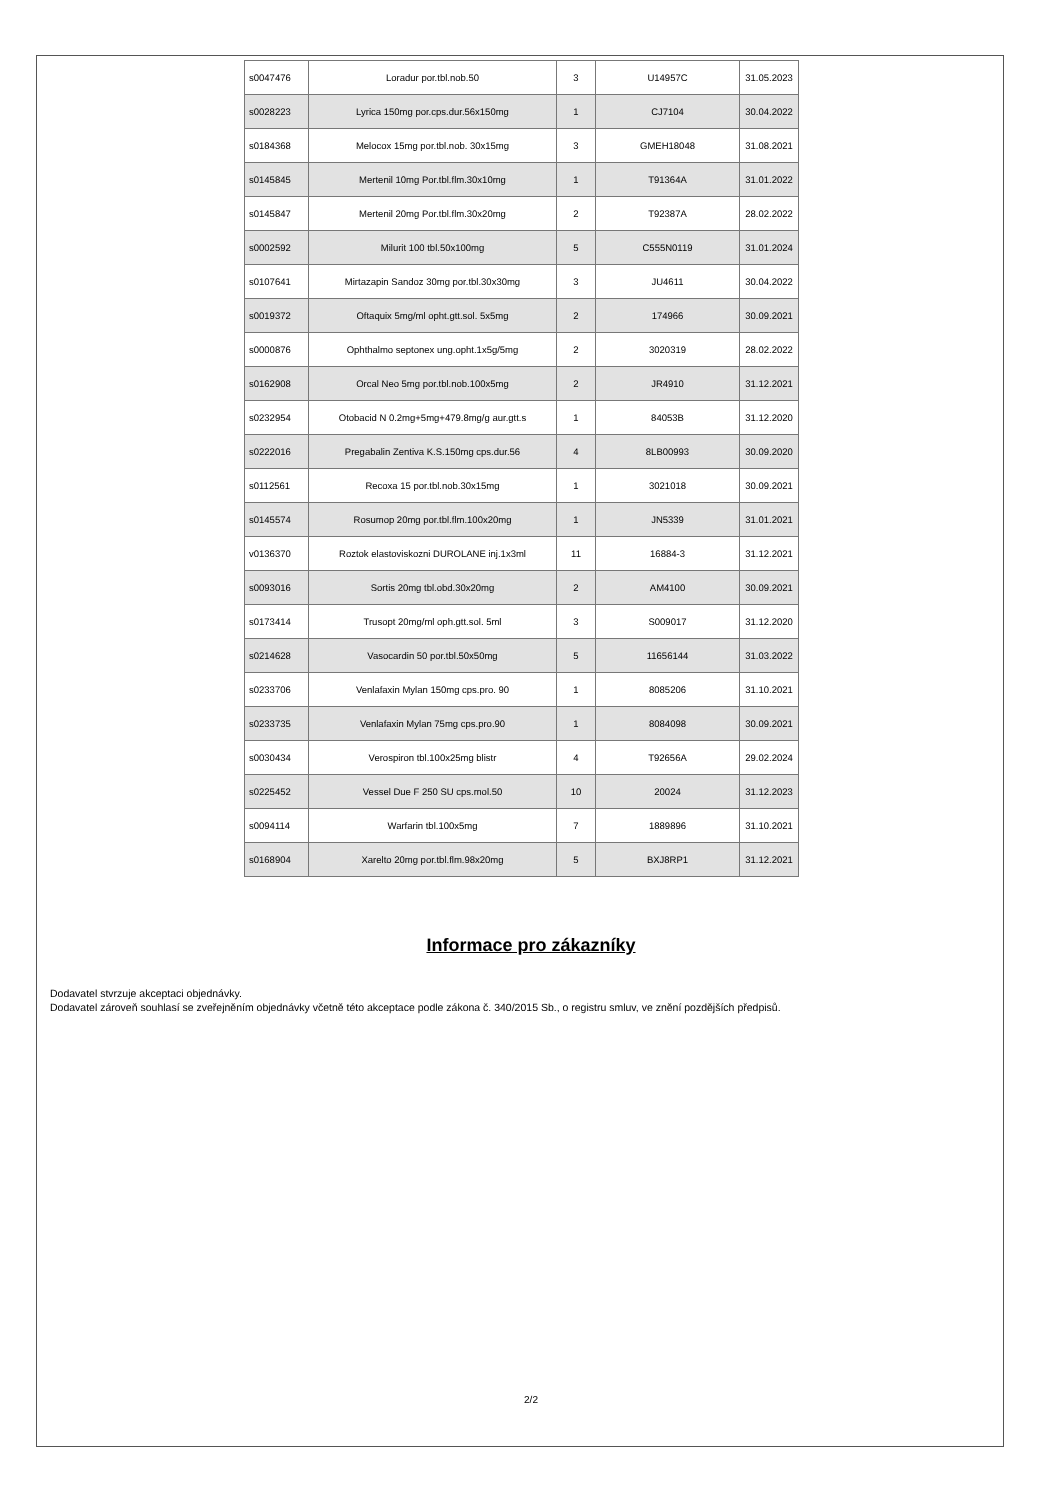| s0047476 | Loradur por.tbl.nob.50 | 3 | U14957C | 31.05.2023 |
| s0028223 | Lyrica 150mg por.cps.dur.56x150mg | 1 | CJ7104 | 30.04.2022 |
| s0184368 | Melocox 15mg por.tbl.nob. 30x15mg | 3 | GMEH18048 | 31.08.2021 |
| s0145845 | Mertenil 10mg Por.tbl.flm.30x10mg | 1 | T91364A | 31.01.2022 |
| s0145847 | Mertenil 20mg Por.tbl.flm.30x20mg | 2 | T92387A | 28.02.2022 |
| s0002592 | Milurit 100 tbl.50x100mg | 5 | C555N0119 | 31.01.2024 |
| s0107641 | Mirtazapin Sandoz 30mg por.tbl.30x30mg | 3 | JU4611 | 30.04.2022 |
| s0019372 | Oftaquix 5mg/ml opht.gtt.sol. 5x5mg | 2 | 174966 | 30.09.2021 |
| s0000876 | Ophthalmo septonex ung.opht.1x5g/5mg | 2 | 3020319 | 28.02.2022 |
| s0162908 | Orcal Neo 5mg por.tbl.nob.100x5mg | 2 | JR4910 | 31.12.2021 |
| s0232954 | Otobacid N 0.2mg+5mg+479.8mg/g aur.gtt.s | 1 | 84053B | 31.12.2020 |
| s0222016 | Pregabalin Zentiva K.S.150mg cps.dur.56 | 4 | 8LB00993 | 30.09.2020 |
| s0112561 | Recoxa 15 por.tbl.nob.30x15mg | 1 | 3021018 | 30.09.2021 |
| s0145574 | Rosumop 20mg por.tbl.flm.100x20mg | 1 | JN5339 | 31.01.2021 |
| v0136370 | Roztok elastoviskozni DUROLANE inj.1x3ml | 11 | 16884-3 | 31.12.2021 |
| s0093016 | Sortis 20mg tbl.obd.30x20mg | 2 | AM4100 | 30.09.2021 |
| s0173414 | Trusopt 20mg/ml oph.gtt.sol. 5ml | 3 | S009017 | 31.12.2020 |
| s0214628 | Vasocardin 50 por.tbl.50x50mg | 5 | 11656144 | 31.03.2022 |
| s0233706 | Venlafaxin Mylan 150mg cps.pro. 90 | 1 | 8085206 | 31.10.2021 |
| s0233735 | Venlafaxin Mylan 75mg cps.pro.90 | 1 | 8084098 | 30.09.2021 |
| s0030434 | Verospiron tbl.100x25mg blistr | 4 | T92656A | 29.02.2024 |
| s0225452 | Vessel Due F 250 SU cps.mol.50 | 10 | 20024 | 31.12.2023 |
| s0094114 | Warfarin tbl.100x5mg | 7 | 1889896 | 31.10.2021 |
| s0168904 | Xarelto 20mg por.tbl.flm.98x20mg | 5 | BXJ8RP1 | 31.12.2021 |
Informace pro zákazníky
Dodavatel stvrzuje akceptaci objednávky.
Dodavatel zároveň souhlasí se zveřejněním objednávky včetně této akceptace podle zákona č. 340/2015 Sb., o registru smluv, ve znění pozdějších předpisů.
2/2